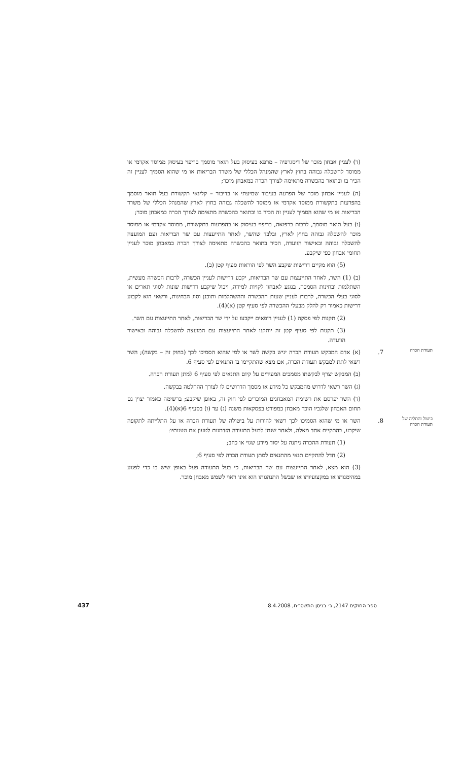(ד) לעניין אבחון מוכר של דיסגרפיה – מרפא בעיסוק בעל תואר מוסמך בריפוי בעיסוק ממוסד אקדמי או ממוסד להשכלה גבוהה בחוץ לארץ שהמנהל הכללי של משרד הבריאות או מי שהוא הסמיך לעניין זה הכיר בו ובתואר כהכשרה מתאימה לצורך הכרה כמאבחן מוכר;
(ה) לעניין אבחון מוכר של הפרעה בעיבוד שמיעתי או בדיבור – קלינאי תקשורת בעל תואר מוסמך בהפרעות בתקשורת ממוסד אקדמי או ממוסד להשכלה גבוהה בחוץ לארץ שהמנהל הכללי של משרד הבריאות או מי שהוא הסמיך לעניין זה הכיר בו ובתואר כהכשרה מתאימה לצורך הכרה כמאבחן מוכר;
(ו) בעל תואר מוסמך, לרבות ברפואה, בריפוי בעיסוק או בהפרעות בתקשורת, ממוסד אקדמי או ממוסד מוכר להשכלה גבוהה בחוץ לארץ, ובלבד שהשר, לאחר התייעצות עם שר הבריאות ועם המועצה להשכלה גבוהה ובאישור הוועדה, הכיר בתואר כהכשרה מתאימה לצורך הכרה כמאבחן מוכר לעניין תחומי אבחון כפי שיקבע.
(5) הוא מקיים דרישות שקבע השר לפי הוראות סעיף קטן (ב).
(ב) (1) השר, לאחר התייעצות עם שר הבריאות, יקבע דרישות לעניין הכשרה, לרבות הכשרה מעשית, השתלמות ובחינות הסמכה, בנוגע לאבחון לקויות למידה, ויכול שיקבע דרישות שונות לסוגי תארים או לסוגי בעלי הכשרה, לרבות לעניין שעות ההכשרה וההשתלמות ותוכנן וסוג הבחינות, ורשאי הוא לקבוע דרישות כאמור רק להלק מבעלי ההכשרה לפי סעיף קטן (א)(4).
(2) תקנות לפי פסקה (1) לעניין רופאים ייקבעו על ידי שר הבריאות, לאחר התייעצות עם השר.
(3) תקנות לפי סעיף קטן זה יותקנו לאחר התייעצות עם המועצה להשכלה גבוהה ובאישור הוועדה.
7. תעודת הכרה
(א) אדם המבקש תעודת הכרה יגיש בקשה לשר או למי שהוא הסמיכו לכך (בחוק זה – בקשה); השר רשאי לתת למבקש תעודת הכרה, אם מצא שהתקיימו בו התנאים לפי סעיף 6.
(ב) המבקש יצרף לבקשתו מסמכים המעידים על קיום התנאים לפי סעיף 6 למתן תעודת הכרה.
(ג) השר רשאי לדרוש מהמבקש כל מידע או מסמך הדרושים לו לצורך ההחלטה בבקשה.
(ד) השר יפרסם את רשימת המאבחנים המוכרים לפי חוק זה, באופן שיקבע; ברשימה כאמור יצוין גם תחום האבחון שלגביו הוכר מאבחן כמפורט בפסקאות משנה (ג) עד (ו) בסעיף 6(א)(4).
8. ביטול והתליה של תעודת הכרה
השר או מי שהוא הסמיכו לכך רשאי להורות על ביטולה של תעודת הכרה או על התלייתה לתקופה שיקבע, בהתקיים אחד מאלה, ולאחר שנתן לבעל התעודה הזדמנות לטעון את טענותיו:
(1) תעודת ההכרה ניתנה על יסוד מידע שגוי או כוזב;
(2) חדל להתקיים תנאי מהתנאים למתן תעודת הכרה לפי סעיף 6;
(3) הוא מצא, לאחר התייעצות עם שר הבריאות, כי בעל התעודה פעל באופן שיש בו כדי לפגוע במהימנותו או במקצועיותו או שבשל התנהגותו הוא אינו ראוי לשמש מאבחן מוכר.
ספר החוקים 2147, ג׳ בניסן התשס״ח, 8.4.2008 437